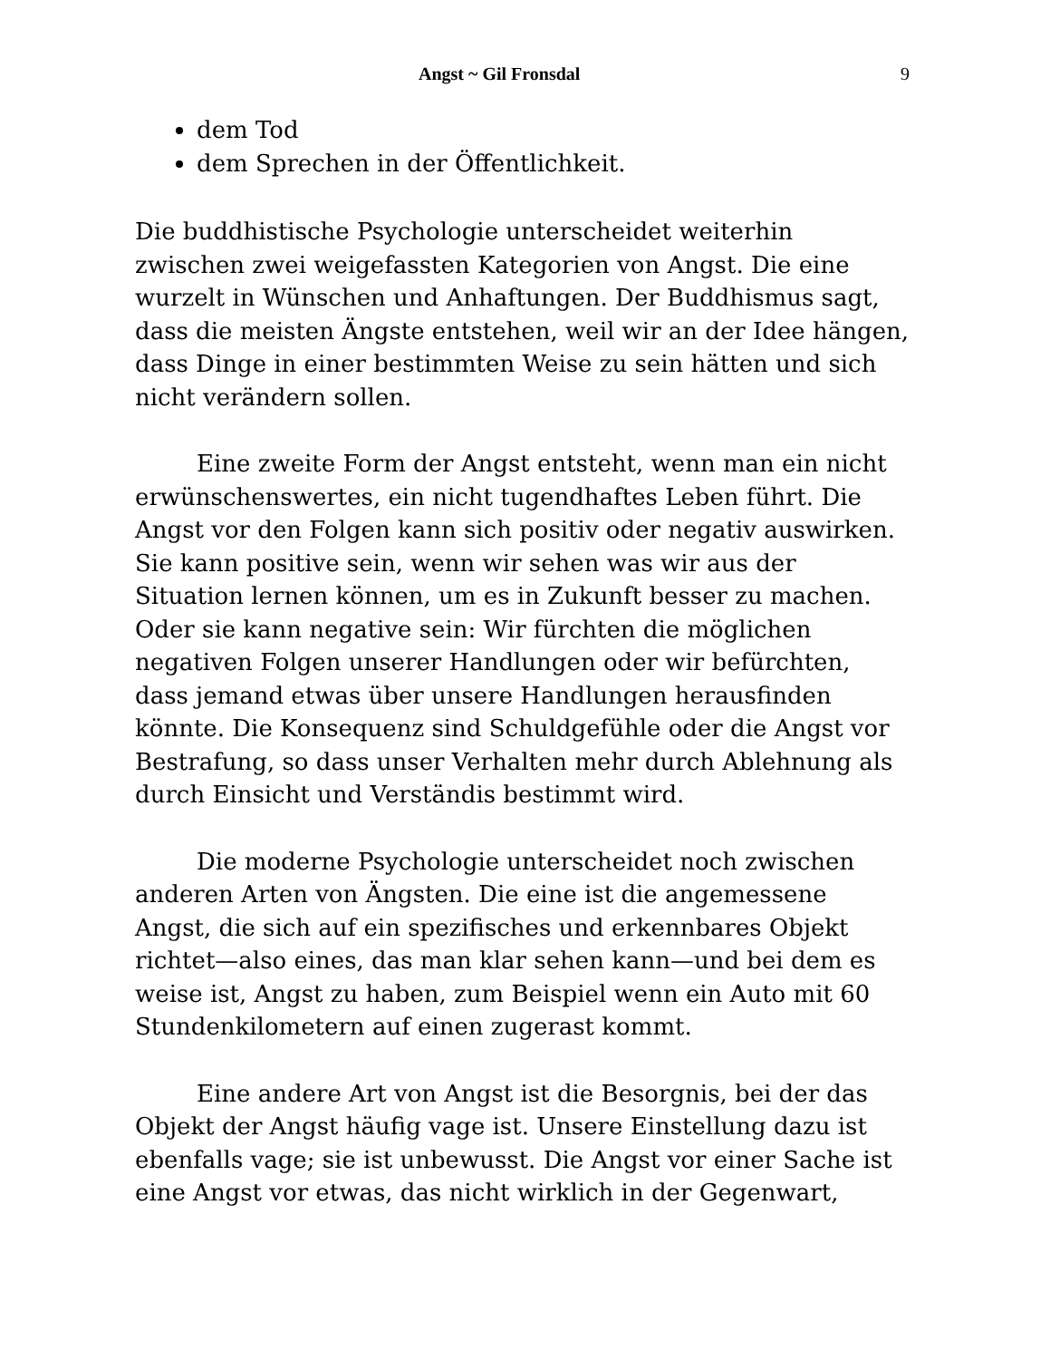Angst ~ Gil Fronsdal 9
dem Tod
dem Sprechen in der Öffentlichkeit.
Die buddhistische Psychologie unterscheidet weiterhin zwischen zwei weigefassten Kategorien von Angst. Die eine wurzelt in Wünschen und Anhaftungen. Der Buddhismus sagt, dass die meisten Ängste entstehen, weil wir an der Idee hängen, dass Dinge in einer bestimmten Weise zu sein hätten und sich nicht verändern sollen.
Eine zweite Form der Angst entsteht, wenn man ein nicht erwünschenswertes, ein nicht tugendhaftes Leben führt. Die Angst vor den Folgen kann sich positiv oder negativ auswirken. Sie kann positive sein, wenn wir sehen was wir aus der Situation lernen können, um es in Zukunft besser zu machen. Oder sie kann negative sein: Wir fürchten die möglichen negativen Folgen unserer Handlungen oder wir befürchten, dass jemand etwas über unsere Handlungen herausfinden könnte. Die Konsequenz sind Schuldgefühle oder die Angst vor Bestrafung, so dass unser Verhalten mehr durch Ablehnung als durch Einsicht und Verständis bestimmt wird.
Die moderne Psychologie unterscheidet noch zwischen anderen Arten von Ängsten. Die eine ist die angemessene Angst, die sich auf ein spezifisches und erkennbares Objekt richtet—also eines, das man klar sehen kann—und bei dem es weise ist, Angst zu haben, zum Beispiel wenn ein Auto mit 60 Stundenkilometern auf einen zugerast kommt.
Eine andere Art von Angst ist die Besorgnis, bei der das Objekt der Angst häufig vage ist. Unsere Einstellung dazu ist ebenfalls vage; sie ist unbewusst. Die Angst vor einer Sache ist eine Angst vor etwas, das nicht wirklich in der Gegenwart,